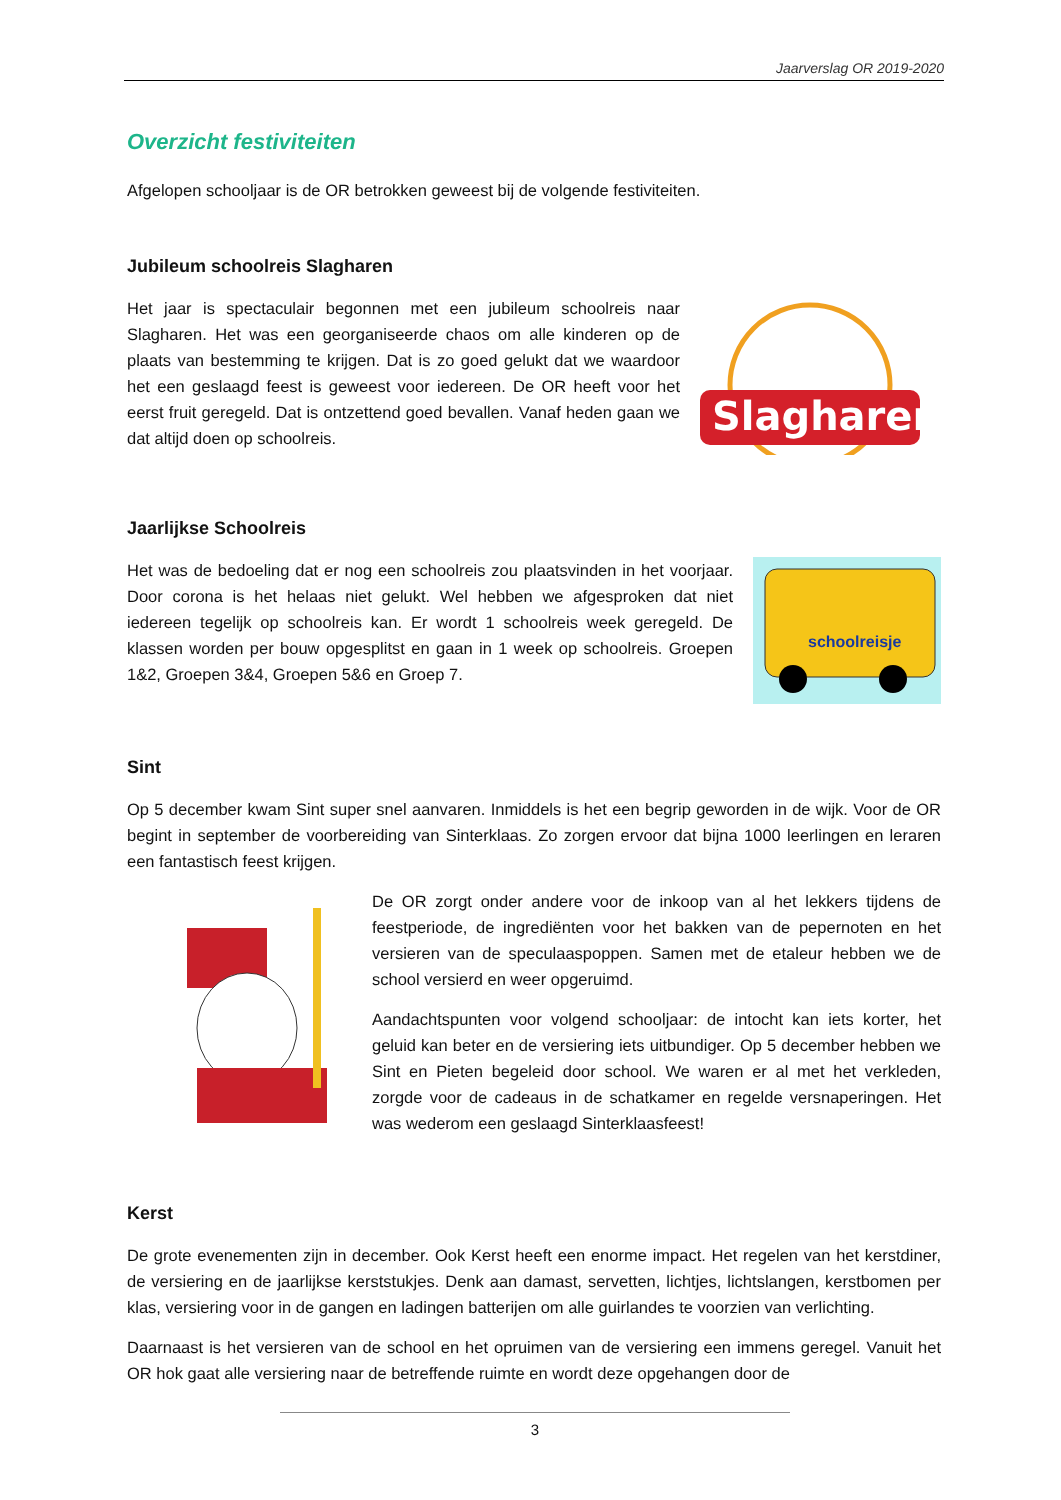Jaarverslag OR 2019-2020
Overzicht festiviteiten
Afgelopen schooljaar is de OR betrokken geweest bij de volgende festiviteiten.
Jubileum schoolreis Slagharen
Het jaar is spectaculair begonnen met een jubileum schoolreis naar Slagharen. Het was een georganiseerde chaos om alle kinderen op de plaats van bestemming te krijgen. Dat is zo goed gelukt dat we waardoor het een geslaagd feest is geweest voor iedereen. De OR heeft voor het eerst fruit geregeld. Dat is ontzettend goed bevallen. Vanaf heden gaan we dat altijd doen op schoolreis.
Slagharen
Jaarlijkse Schoolreis
Het was de bedoeling dat er nog een schoolreis zou plaatsvinden in het voorjaar. Door corona is het helaas niet gelukt. Wel hebben we afgesproken dat niet iedereen tegelijk op schoolreis kan. Er wordt 1 schoolreis week geregeld. De klassen worden per bouw opgesplitst en gaan in 1 week op schoolreis. Groepen 1&2, Groepen 3&4, Groepen 5&6 en Groep 7.
schoolreisje
Sint
Op 5 december kwam Sint super snel aanvaren. Inmiddels is het een begrip geworden in de wijk. Voor de OR begint in september de voorbereiding van Sinterklaas. Zo zorgen ervoor dat bijna 1000 leerlingen en leraren een fantastisch feest krijgen.
De OR zorgt onder andere voor de inkoop van al het lekkers tijdens de feestperiode, de ingrediënten voor het bakken van de pepernoten en het versieren van de speculaaspoppen. Samen met de etaleur hebben we de school versierd en weer opgeruimd.
Aandachtspunten voor volgend schooljaar: de intocht kan iets korter, het geluid kan beter en de versiering iets uitbundiger. Op 5 december hebben we Sint en Pieten begeleid door school. We waren er al met het verkleden, zorgde voor de cadeaus in de schatkamer en regelde versnaperingen. Het was wederom een geslaagd Sinterklaasfeest!
Kerst
De grote evenementen zijn in december. Ook Kerst heeft een enorme impact. Het regelen van het kerstdiner, de versiering en de jaarlijkse kerststukjes. Denk aan damast, servetten, lichtjes, lichtslangen, kerstbomen per klas, versiering voor in de gangen en ladingen batterijen om alle guirlandes te voorzien van verlichting.
Daarnaast is het versieren van de school en het opruimen van de versiering een immens geregel. Vanuit het OR hok gaat alle versiering naar de betreffende ruimte en wordt deze opgehangen door de
3